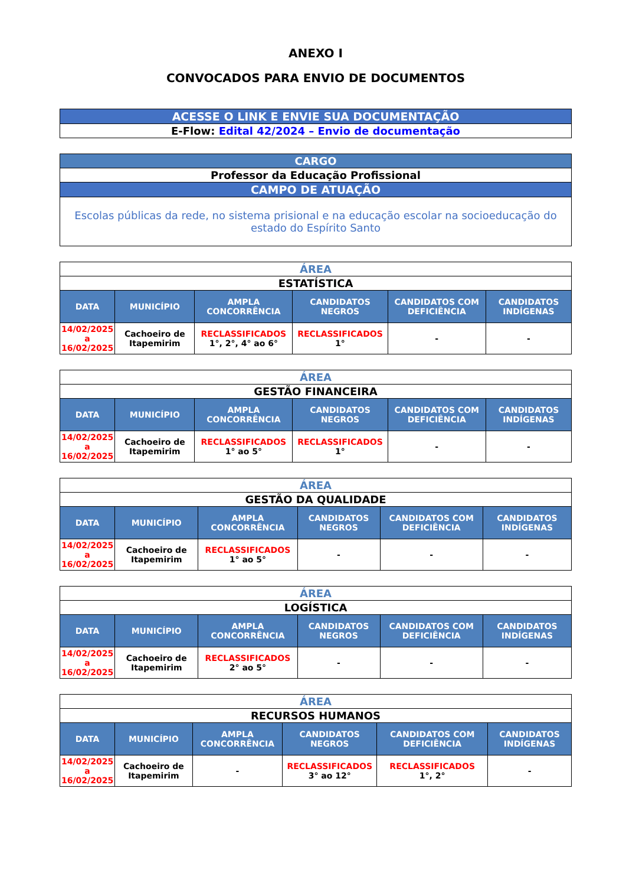ANEXO I
CONVOCADOS PARA ENVIO DE DOCUMENTOS
| ACESSE O LINK E ENVIE SUA DOCUMENTAÇÃO |
| E-Flow: Edital 42/2024 – Envio de documentação |
| CARGO |
| Professor da Educação Profissional |
| CAMPO DE ATUAÇÃO |
| Escolas públicas da rede, no sistema prisional e na educação escolar na socioeducação do estado do Espírito Santo |
| ÁREA | | | | | |
| ESTATÍSTICA | | | | | |
| DATA | MUNICÍPIO | AMPLA CONCORRÊNCIA | CANDIDATOS NEGROS | CANDIDATOS COM DEFICIÊNCIA | CANDIDATOS INDÍGENAS |
| 14/02/2025 a 16/02/2025 | Cachoeiro de Itapemirim | RECLASSIFICADOS 1°, 2°, 4° ao 6° | RECLASSIFICADOS 1° | - | - |
| ÁREA | | | | | |
| GESTÃO FINANCEIRA | | | | | |
| DATA | MUNICÍPIO | AMPLA CONCORRÊNCIA | CANDIDATOS NEGROS | CANDIDATOS COM DEFICIÊNCIA | CANDIDATOS INDÍGENAS |
| 14/02/2025 a 16/02/2025 | Cachoeiro de Itapemirim | RECLASSIFICADOS 1° ao 5° | RECLASSIFICADOS 1° | - | - |
| ÁREA | | | | | |
| GESTÃO DA QUALIDADE | | | | | |
| DATA | MUNICÍPIO | AMPLA CONCORRÊNCIA | CANDIDATOS NEGROS | CANDIDATOS COM DEFICIÊNCIA | CANDIDATOS INDÍGENAS |
| 14/02/2025 a 16/02/2025 | Cachoeiro de Itapemirim | RECLASSIFICADOS 1° ao 5° | - | - | - |
| ÁREA | | | | | |
| LOGÍSTICA | | | | | |
| DATA | MUNICÍPIO | AMPLA CONCORRÊNCIA | CANDIDATOS NEGROS | CANDIDATOS COM DEFICIÊNCIA | CANDIDATOS INDÍGENAS |
| 14/02/2025 a 16/02/2025 | Cachoeiro de Itapemirim | RECLASSIFICADOS 2° ao 5° | - | - | - |
| ÁREA | | | | | |
| RECURSOS HUMANOS | | | | | |
| DATA | MUNICÍPIO | AMPLA CONCORRÊNCIA | CANDIDATOS NEGROS | CANDIDATOS COM DEFICIÊNCIA | CANDIDATOS INDÍGENAS |
| 14/02/2025 a 16/02/2025 | Cachoeiro de Itapemirim | - | RECLASSIFICADOS 3° ao 12° | RECLASSIFICADOS 1°, 2° | - |